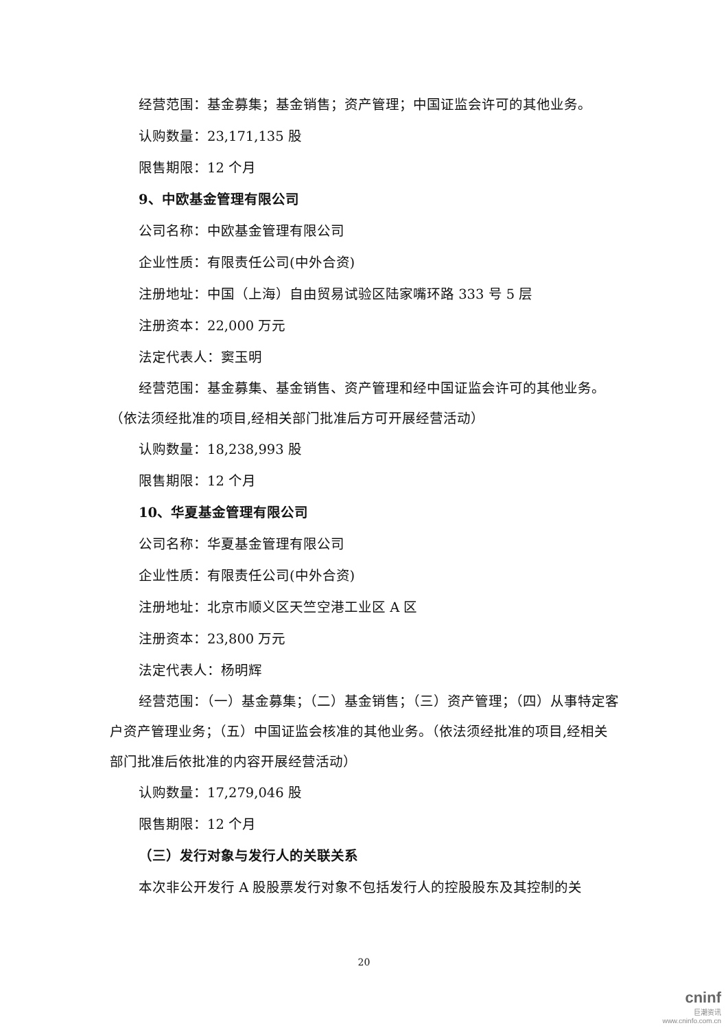经营范围：基金募集；基金销售；资产管理；中国证监会许可的其他业务。
认购数量：23,171,135 股
限售期限：12 个月
9、中欧基金管理有限公司
公司名称：中欧基金管理有限公司
企业性质：有限责任公司(中外合资)
注册地址：中国（上海）自由贸易试验区陆家嘴环路 333 号 5 层
注册资本：22,000 万元
法定代表人：窦玉明
经营范围：基金募集、基金销售、资产管理和经中国证监会许可的其他业务。（依法须经批准的项目,经相关部门批准后方可开展经营活动）
认购数量：18,238,993 股
限售期限：12 个月
10、华夏基金管理有限公司
公司名称：华夏基金管理有限公司
企业性质：有限责任公司(中外合资)
注册地址：北京市顺义区天竺空港工业区 A 区
注册资本：23,800 万元
法定代表人：杨明辉
经营范围：（一）基金募集；（二）基金销售；（三）资产管理；（四）从事特定客户资产管理业务；（五）中国证监会核准的其他业务。（依法须经批准的项目,经相关部门批准后依批准的内容开展经营活动）
认购数量：17,279,046 股
限售期限：12 个月
（三）发行对象与发行人的关联关系
本次非公开发行 A 股股票发行对象不包括发行人的控股股东及其控制的关
20
cninf
巨潮资讯
www.cninfo.com.cn